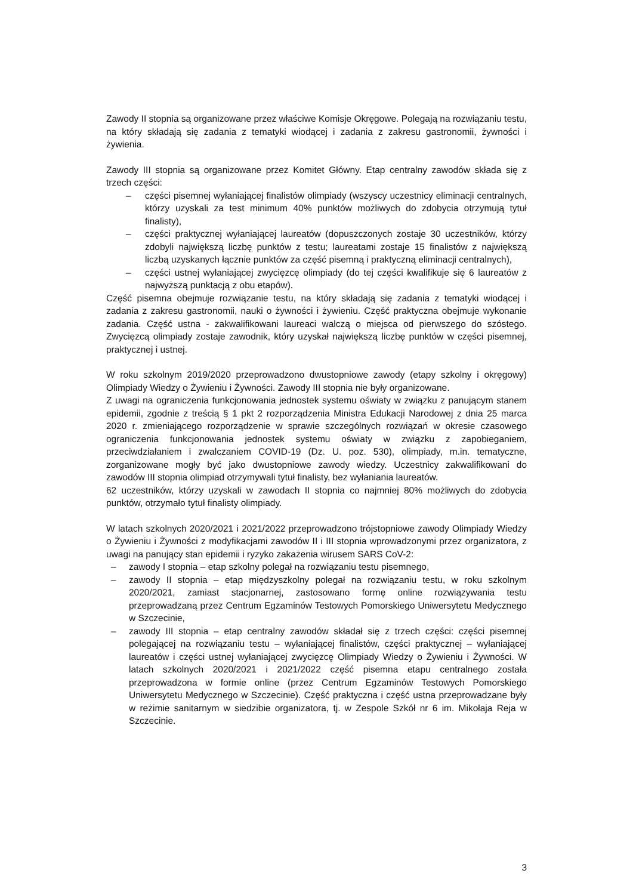Zawody II stopnia są organizowane przez właściwe Komisje Okręgowe. Polegają na rozwiązaniu testu, na który składają się zadania z tematyki wiodącej i zadania z zakresu gastronomii, żywności i żywienia.
Zawody III stopnia są organizowane przez Komitet Główny. Etap centralny zawodów składa się z trzech części:
– części pisemnej wyłaniającej finalistów olimpiady (wszyscy uczestnicy eliminacji centralnych, którzy uzyskali za test minimum 40% punktów możliwych do zdobycia otrzymują tytuł finalisty),
– części praktycznej wyłaniającej laureatów (dopuszczonych zostaje 30 uczestników, którzy zdobyli największą liczbę punktów z testu; laureatami zostaje 15 finalistów z największą liczbą uzyskanych łącznie punktów za część pisemną i praktyczną eliminacji centralnych),
– części ustnej wyłaniającej zwycięzcę olimpiady (do tej części kwalifikuje się 6 laureatów z najwyższą punktacją z obu etapów).
Część pisemna obejmuje rozwiązanie testu, na który składają się zadania z tematyki wiodącej i zadania z zakresu gastronomii, nauki o żywności i żywieniu. Część praktyczna obejmuje wykonanie zadania. Część ustna - zakwalifikowani laureaci walczą o miejsca od pierwszego do szóstego. Zwycięzcą olimpiady zostaje zawodnik, który uzyskał największą liczbę punktów w części pisemnej, praktycznej i ustnej.
W roku szkolnym 2019/2020 przeprowadzono dwustopniowe zawody (etapy szkolny i okręgowy) Olimpiady Wiedzy o Żywieniu i Żywności. Zawody III stopnia nie były organizowane.
Z uwagi na ograniczenia funkcjonowania jednostek systemu oświaty w związku z panującym stanem epidemii, zgodnie z treścią § 1 pkt 2 rozporządzenia Ministra Edukacji Narodowej z dnia 25 marca 2020 r. zmieniającego rozporządzenie w sprawie szczególnych rozwiązań w okresie czasowego ograniczenia funkcjonowania jednostek systemu oświaty w związku z zapobieganiem, przeciwdziałaniem i zwalczaniem COVID-19 (Dz. U. poz. 530), olimpiady, m.in. tematyczne, zorganizowane mogły być jako dwustopniowe zawody wiedzy. Uczestnicy zakwalifikowani do zawodów III stopnia olimpiad otrzymywali tytuł finalisty, bez wyłaniania laureatów.
62 uczestników, którzy uzyskali w zawodach II stopnia co najmniej 80% możliwych do zdobycia punktów, otrzymało tytuł finalisty olimpiady.
W latach szkolnych 2020/2021 i 2021/2022 przeprowadzono trójstopniowe zawody Olimpiady Wiedzy o Żywieniu i Żywności z modyfikacjami zawodów II i III stopnia wprowadzonymi przez organizatora, z uwagi na panujący stan epidemii i ryzyko zakażenia wirusem SARS CoV-2:
– zawody I stopnia – etap szkolny polegał na rozwiązaniu testu pisemnego,
– zawody II stopnia – etap międzyszkolny polegał na rozwiązaniu testu, w roku szkolnym 2020/2021, zamiast stacjonarnej, zastosowano formę online rozwiązywania testu przeprowadzaną przez Centrum Egzaminów Testowych Pomorskiego Uniwersytetu Medycznego w Szczecinie,
– zawody III stopnia – etap centralny zawodów składał się z trzech części: części pisemnej polegającej na rozwiązaniu testu – wyłaniającej finalistów, części praktycznej – wyłaniającej laureatów i części ustnej wyłaniającej zwycięzcę Olimpiady Wiedzy o Żywieniu i Żywności. W latach szkolnych 2020/2021 i 2021/2022 część pisemna etapu centralnego została przeprowadzona w formie online (przez Centrum Egzaminów Testowych Pomorskiego Uniwersytetu Medycznego w Szczecinie). Część praktyczna i część ustna przeprowadzane były w reżimie sanitarnym w siedzibie organizatora, tj. w Zespole Szkół nr 6 im. Mikołaja Reja w Szczecinie.
3